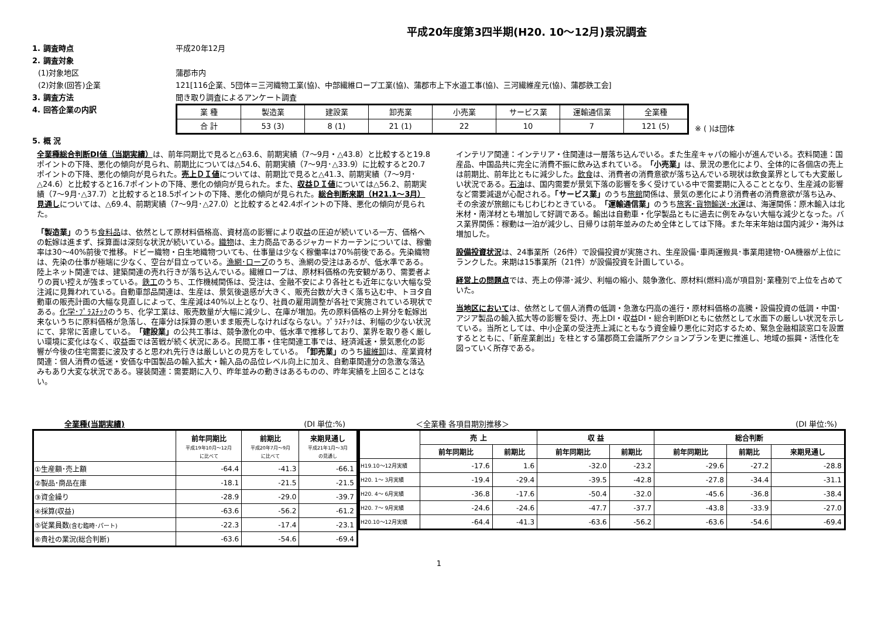平成20年度第3四半期(H20. 10～12月)景況調査
1. 調査時点 平成20年12月
2. 調査対象
(1)対象地区 蒲郡市内
(2)対象(回答)企業 121[116企業、5団体＝三河織物工業(協)、中部繊維ロープ工業(協)、蒲郡市上下水道工事(協)、三河繊維産元(協)、蒲郡鉄工会]
3. 調査方法 聞き取り調査によるアンケート調査
4. 回答企業の内訳
| 業 種 | 製造業 | 建設業 | 卸売業 | 小売業 | サービス業 | 運輸通信業 | 全業種 |
| 合 計 | 53 (3) | 8 (1) | 21 (1) | 22 | 10 | 7 | 121 (5) |
※ ( )は団体
5. 概 況
全業種総合判断DI値（当期実績）は、前年同期比で見ると△63.6、前期実績（7～9月・△43.8）と比較すると19.8ポイントの下降、悪化の傾向が見られ、前期比については△54.6、前期実績（7～9月･△33.9）に比較すると20.7ポイントの下降、悪化の傾向が見られた。売上ＤＩ値については、前期比で見ると△41.3、前期実績（7～9月･△24.6）と比較すると16.7ポイントの下降、悪化の傾向が見られた。また、収益ＤＩ値については△56.2、前期実績（7～9月･△37.7）と比較すると18.5ポイントの下降、悪化の傾向が見られた。総合判断来期（H21.1～3月）見通しについては、△69.4、前期実績（7～9月･△27.0）と比較すると42.4ポイントの下降、悪化の傾向が見られた。
「製造業」のうち食料品は、依然として原材料価格高、資材高の影響により収益の圧迫が続いている一方、価格への転嫁は進まず、採算面は深刻な状況が続いている。織物は、主力商品であるジャカードカーテンについては、稼働率は30～40%前後で推移。ドビー織物・白生地織物ついても、仕事量は少なく稼働率は70%前後である。先染織物は、先染の仕事が極端に少なく、空台が目立っている。漁網･ロープのうち、漁網の受注はあるが、低水準である。陸上ネット関連では、建築関連の売れ行きが落ち込んでいる。繊維ロープは、原材料価格の先安観があり、需要者よりの買い控えが強まっている。鉄工のうち、工作機械関係は、受注は、金融不安により各社とも近年にない大幅な受注減に見舞われている。自動車部品関連は、生産は、景気後退感が大きく、販売台数が大きく落ち込む中、トヨタ自動車の販売計画の大幅な見直しによって、生産減は40%以上となり、社員の雇用調整が各社で実施されている現状である。化学･ﾌﾟﾗｽﾁｯｸのうち、化学工業は、販売数量が大幅に減少し、在庫が増加。先の原料価格の上昇分を転嫁出来ないうちに原料価格が急落し、在庫分は採算の悪いまま販売しなければならない。ﾌﾟﾗｽﾁｯｸは、利幅の少ない状況にて、非常に苦慮している。「建設業」の公共工事は、競争激化の中、低水準で推移しており、業界を取り巻く厳しい環境に変化はなく、収益面では苦戦が続く状況にある。民間工事・住宅関連工事では、経済減速・景気悪化の影響が今後の住宅需要に波及すると思われ先行きは厳しいとの見方をしている。「卸売業」のうち繊維卸は、産業資材関連：個人消費の低迷・安価な中国製品の輸入拡大・輸入品の品位レベル向上に加え、自動車関連分の急激な落込みもあり大変な状況である。寝装関連：需要期に入り、昨年並みの動きはあるものの、昨年実績を上回ることはない。
インテリア関連：インテリア・住関連は一層落ち込んでいる。また生産キャパの縮小が進んでいる。衣料関連：国産品、中国品共に完全に消費不振に飲み込まれている。「小売業」は、景況の悪化により、全体的に各個店の売上は前期比、前年比ともに減少した。飲食は、消費者の消費意欲が落ち込んでいる現状は飲食業界としても大変厳しい状況である。石油は、国内需要が景気下落の影響を多く受けている中で需要期に入ることとなり、生産減の影響など需要減退が心配される。「サービス業」のうち旅館関係は、景気の悪化により消費者の消費意欲が落ち込み、その余波が旅館にもじわじわときている。「運輸通信業」のうち旅客･貨物輸送･水運は、海運関係：原木輸入は北米材・南洋材とも増加して好調である。輸出は自動車・化学製品ともに過去に例をみない大幅な減少となった。バス業界関係：稼動は一泊が減少し、日帰りは前年並みのため全体としては下降。また年末年始は国内減少・海外は増加した。
設備投資状況は、24事業所（26件）で設備投資が実施され、生産設備･車両運搬具･事業用建物･OA機器が上位にランクした。来期は15事業所（21件）が設備投資を計画している。
経営上の問題点では、売上の停滞･減少、利幅の縮小、競争激化、原材料(燃料)高が項目別･業種別で上位を占めていた。
当地区においては、依然として個人消費の低調・急激な円高の進行・原材料価格の高騰・設備投資の低調・中国･アジア製品の輸入拡大等の影響を受け、売上DI・収益DI・総合判断DIともに依然として水面下の厳しい状況を示している。当所としては、中小企業の受注売上減にともなう資金繰り悪化に対応するため、緊急金融相談窓口を設置するとともに、「新産業創出」を柱とする蒲郡商工会議所アクションプランを更に推進し、地域の振興・活性化を図っていく所存である。
全業種(当期実績) (DI 単位:%) ＜全業種 各項目期別推移＞ (DI 単位:%)
| | 前年同期比 平成19年10月～12月 に比べて | 前期比 平成20年7月～9月 に比べて | 来期見通し 平成21年1月～3月 の見通し |
| --- | --- | --- | --- |
| ①生産額･売上額 | -64.4 | -41.3 | -66.1 |
| ②製品･商品在庫 | -18.1 | -21.5 | -21.5 |
| ③資金繰り | -28.9 | -29.0 | -39.7 |
| ④採算(収益) | -63.6 | -56.2 | -61.2 |
| ⑤従業員数 (含む臨時･パート) | -22.3 | -17.4 | -23.1 |
| ⑥貴社の業況(総合判断) | -63.6 | -54.6 | -69.4 |
| | 売 上 | | 収 益 | | 総合判断 | | |
| --- | --- | --- | --- | --- | --- | --- | --- |
| | 前年同期比 | 前期比 | 前年同期比 | 前期比 | 前年同期比 | 前期比 | 来期見通し |
| H19.10～12月実績 | -17.6 | 1.6 | -32.0 | -23.2 | -29.6 | -27.2 | -28.8 |
| H20. 1～ 3月実績 | -19.4 | -29.4 | -39.5 | -42.8 | -27.8 | -34.4 | -31.1 |
| H20. 4～ 6月実績 | -36.8 | -17.6 | -50.4 | -32.0 | -45.6 | -36.8 | -38.4 |
| H20. 7～ 9月実績 | -24.6 | -24.6 | -47.7 | -37.7 | -43.8 | -33.9 | -27.0 |
| H20.10～12月実績 | -64.4 | -41.3 | -63.6 | -56.2 | -63.6 | -54.6 | -69.4 |
1